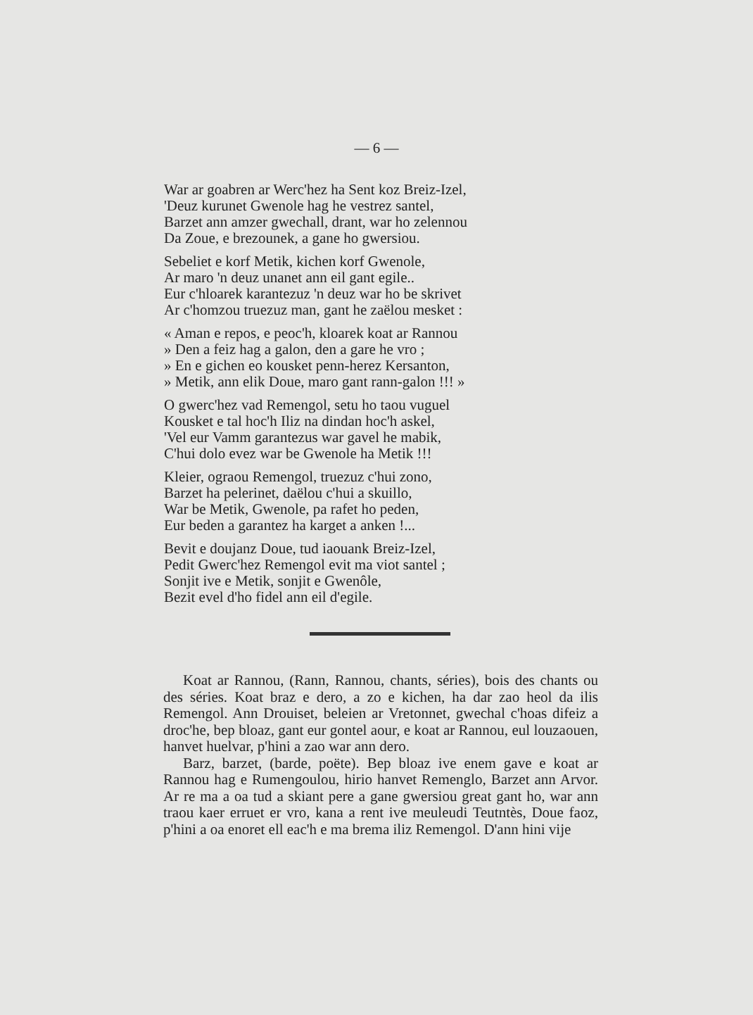— 6 —
War ar goabren ar Werc'hez ha Sent koz Breiz-Izel,
'Deuz kurunet Gwenole hag he vestrez santel,
Barzet ann amzer gwechall, drant, war ho zelennou
Da Zoue, e brezounek, a gane ho gwersiou.
Sebeliet e korf Metik, kichen korf Gwenole,
Ar maro 'n deuz unanet ann eil gant egile..
Eur c'hloarek karantezuz 'n deuz war ho be skrivet
Ar c'homzou truezuz man, gant he zaëlou mesket :
« Aman e repos, e peoc'h, kloarek koat ar Rannou
» Den a feiz hag a galon, den a gare he vro ;
» En e gichen eo kousket penn-herez Kersanton,
» Metik, ann elik Doue, maro gant rann-galon !!! »
O gwerc'hez vad Remengol, setu ho taou vuguel
Kousket e tal hoc'h Iliz na dindan hoc'h askel,
'Vel eur Vamm garantezus war gavel he mabik,
C'hui dolo evez war be Gwenole ha Metik !!!
Kleier, ograou Remengol, truezuz c'hui zono,
Barzet ha pelerinet, daëlou c'hui a skuillo,
War be Metik, Gwenole, pa rafet ho peden,
Eur beden a garantez ha karget a anken !...
Bevit e doujanz Doue, tud iaouank Breiz-Izel,
Pedit Gwerc'hez Remengol evit ma viot santel ;
Sonjit ive e Metik, sonjit e Gwenôle,
Bezit evel d'ho fidel ann eil d'egile.
Koat ar Rannou, (Rann, Rannou, chants, séries), bois des chants ou des séries. Koat braz e dero, a zo e kichen, ha dar zao heol da ilis Remengol. Ann Drouiset, beleien ar Vretonnet, gwechal c'hoas difeiz a droc'he, bep bloaz, gant eur gontel aour, e koat ar Rannou, eul louzaouen, hanvet huelvar, p'hini a zao war ann dero.
Barz, barzet, (barde, poëte). Bep bloaz ive enem gave e koat ar Rannou hag e Rumengoulou, hirio hanvet Remenglo, Barzet ann Arvor. Ar re ma a oa tud a skiant pere a gane gwersiou great gant ho, war ann traou kaer erruet er vro, kana a rent ive meuleudi Teutntès, Doue faoz, p'hini a oa enoret ell eac'h e ma brema iliz Remengol. D'ann hini vije